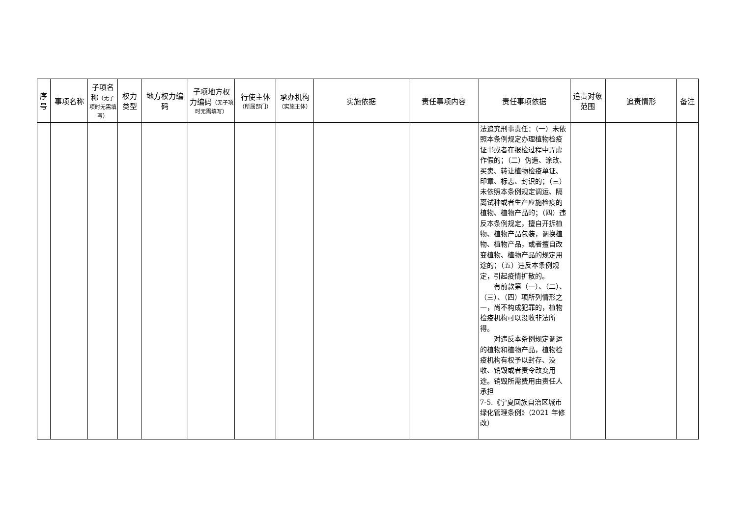| 序号 | 事项名称 | 子项名称 （无子项时无需填写） | 权力类型 | 地方权力编码 | 子项地方权力编码 （无子项时无需填写） | 行使主体 （所属部门） | 承办机构 （实施主体） | 实施依据 | 责任事项内容 | 责任事项依据 | 追责对象范围 | 追责情形 | 备注 |
| --- | --- | --- | --- | --- | --- | --- | --- | --- | --- | --- | --- | --- | --- |
| | | | | | | | | | | 法追究刑事责任：（一）未依照本条例规定办理植物检疫证书或者在报检过程中弄虚作假的；（二）伪造、涂改、买卖、转让植物检疫单证、印章、标志、封识的；（三）未依照本条例规定调运、隔离试种或者生产应施检疫的植物、植物产品的；（四）违反本条例规定，擅自开拆植物、植物产品包装，调换植物、植物产品，或者擅自改变植物、植物产品的规定用途的；（五）违反本条例规定，引起疫情扩散的。 有前款第（一）、（二）、（三）、（四）项所列情形之一，尚不构成犯罪的，植物检疫机构可以没收非法所得。 对违反本条例规定调运的植物和植物产品，植物检疫机构有权予以封存、没收、销毁或者责令改变用途。销毁所需费用由责任人承担 7-5.《宁夏回族自治区城市绿化管理条例》（2021 年修改） | | | |